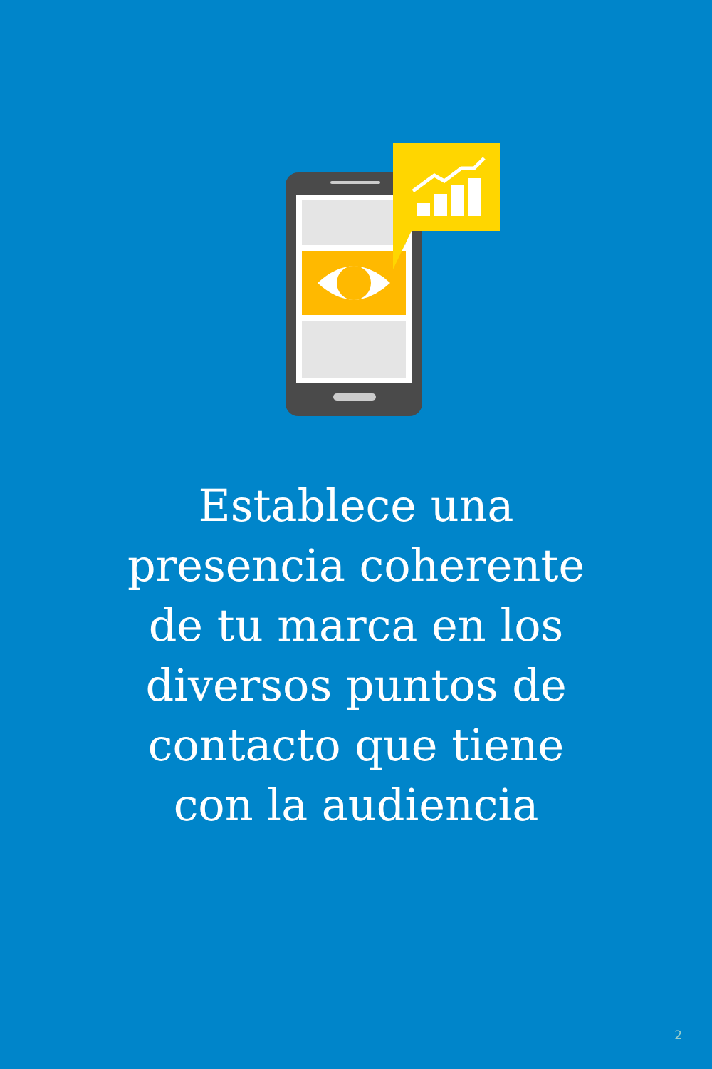Establece una
presencia coherente
de tu marca en los
diversos puntos de
contacto que tiene
con la audiencia
2